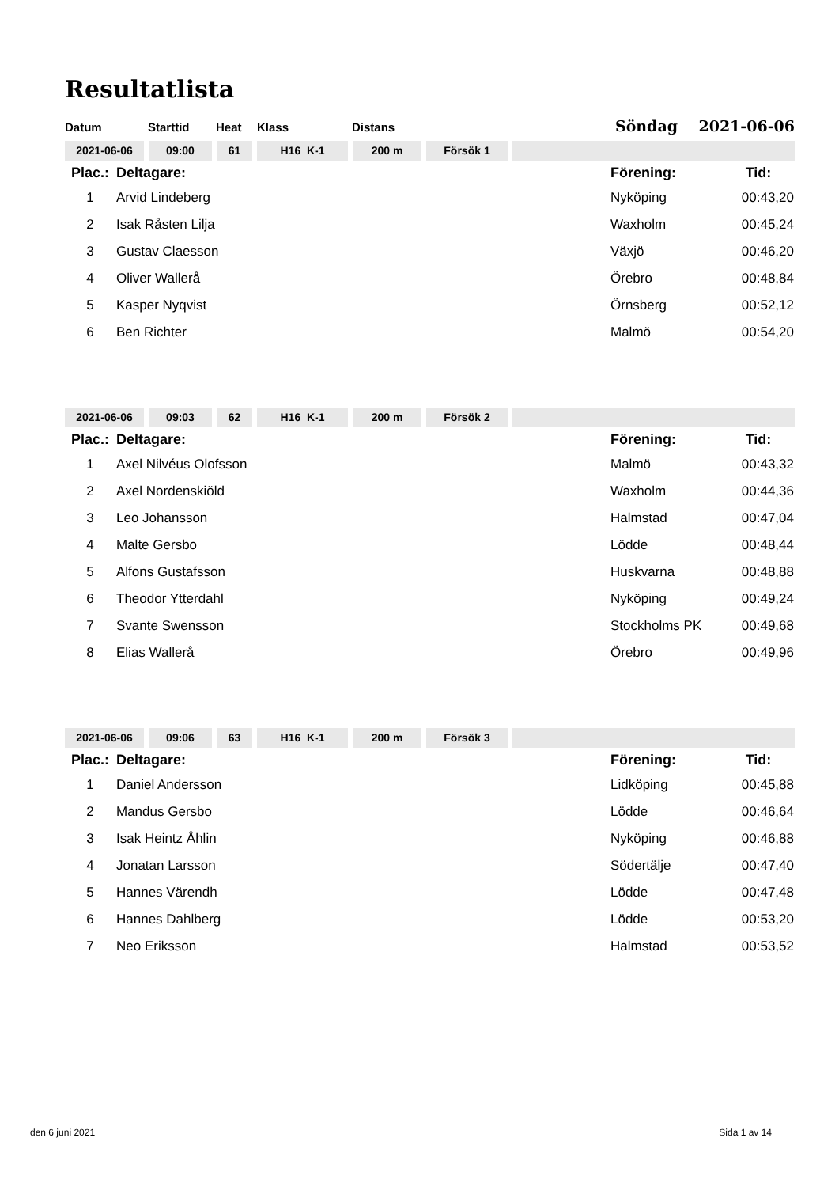Resultatlista
Datum Starttid Heat Klass Distans Söndag 2021-06-06
2021-06-06 09:00 61 H16 K-1 200 m Försök 1
| Plac.: | Deltagare: | Förening: | Tid: |
| --- | --- | --- | --- |
| 1 | Arvid Lindeberg | Nyköping | 00:43,20 |
| 2 | Isak Råsten Lilja | Waxholm | 00:45,24 |
| 3 | Gustav Claesson | Växjö | 00:46,20 |
| 4 | Oliver Wallerå | Örebro | 00:48,84 |
| 5 | Kasper Nyqvist | Örnsberg | 00:52,12 |
| 6 | Ben Richter | Malmö | 00:54,20 |
2021-06-06 09:03 62 H16 K-1 200 m Försök 2
| Plac.: | Deltagare: | Förening: | Tid: |
| --- | --- | --- | --- |
| 1 | Axel Nilvéus Olofsson | Malmö | 00:43,32 |
| 2 | Axel Nordenskiöld | Waxholm | 00:44,36 |
| 3 | Leo Johansson | Halmstad | 00:47,04 |
| 4 | Malte Gersbo | Lödde | 00:48,44 |
| 5 | Alfons Gustafsson | Huskvarna | 00:48,88 |
| 6 | Theodor Ytterdahl | Nyköping | 00:49,24 |
| 7 | Svante Swensson | Stockholms PK | 00:49,68 |
| 8 | Elias Wallerå | Örebro | 00:49,96 |
2021-06-06 09:06 63 H16 K-1 200 m Försök 3
| Plac.: | Deltagare: | Förening: | Tid: |
| --- | --- | --- | --- |
| 1 | Daniel Andersson | Lidköping | 00:45,88 |
| 2 | Mandus Gersbo | Lödde | 00:46,64 |
| 3 | Isak Heintz Åhlin | Nyköping | 00:46,88 |
| 4 | Jonatan Larsson | Södertälje | 00:47,40 |
| 5 | Hannes Värendh | Lödde | 00:47,48 |
| 6 | Hannes Dahlberg | Lödde | 00:53,20 |
| 7 | Neo Eriksson | Halmstad | 00:53,52 |
den 6 juni 2021 Sida 1 av 14